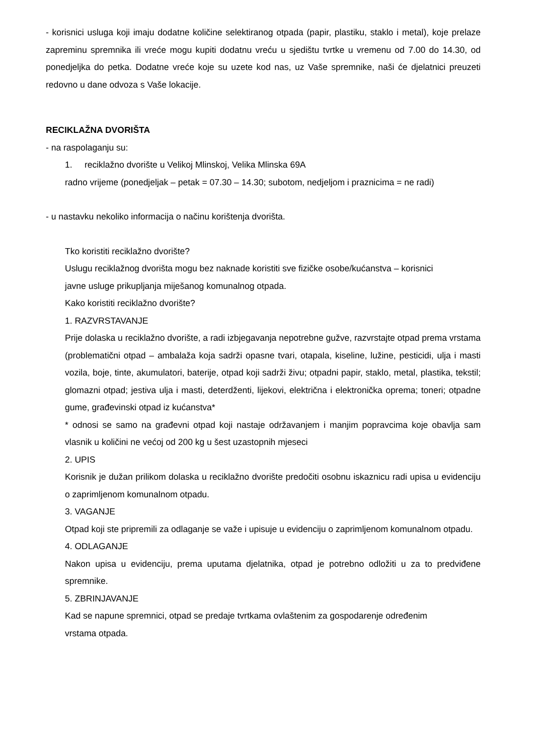- korisnici usluga koji imaju dodatne količine selektiranog otpada (papir, plastiku, staklo i metal), koje prelaze zapreminu spremnika ili vreće mogu kupiti dodatnu vreću u sjedištu tvrtke u vremenu od 7.00 do 14.30, od ponedjeljka do petka. Dodatne vreće koje su uzete kod nas, uz Vaše spremnike, naši će djelatnici preuzeti redovno u dane odvoza s Vaše lokacije.
RECIKLAŽNA DVORIŠTA
- na raspolaganju su:
1. reciklažno dvorište u Velikoj Mlinskoj, Velika Mlinska 69A
radno vrijeme (ponedjeljak – petak = 07.30 – 14.30; subotom, nedjeljom i praznicima = ne radi)
- u nastavku nekoliko informacija o načinu korištenja dvorišta.
Tko koristiti reciklažno dvorište?
Uslugu reciklažnog dvorišta mogu bez naknade koristiti sve fizičke osobe/kućanstva – korisnici
javne usluge prikupljanja miješanog komunalnog otpada.
Kako koristiti reciklažno dvorište?
1. RAZVRSTAVANJE
Prije dolaska u reciklažno dvorište, a radi izbjegavanja nepotrebne gužve, razvrstajte otpad prema vrstama (problematični otpad – ambalaža koja sadrži opasne tvari, otapala, kiseline, lužine, pesticidi, ulja i masti vozila, boje, tinte, akumulatori, baterije, otpad koji sadrži živu; otpadni papir, staklo, metal, plastika, tekstil; glomazni otpad; jestiva ulja i masti, deterdženti, lijekovi, električna i elektronička oprema; toneri; otpadne gume, građevinski otpad iz kućanstva*
* odnosi se samo na građevni otpad koji nastaje održavanjem i manjim popravcima koje obavlja sam vlasnik u količini ne većoj od 200 kg u šest uzastopnih mjeseci
2. UPIS
Korisnik je dužan prilikom dolaska u reciklažno dvorište predočiti osobnu iskaznicu radi upisa u evidenciju o zaprimljenom komunalnom otpadu.
3. VAGANJE
Otpad koji ste pripremili za odlaganje se važe i upisuje u evidenciju o zaprimljenom komunalnom otpadu.
4. ODLAGANJE
Nakon upisa u evidenciju, prema uputama djelatnika, otpad je potrebno odložiti u za to predviđene spremnike.
5. ZBRINJAVANJE
Kad se napune spremnici, otpad se predaje tvrtkama ovlaštenim za gospodarenje određenim
vrstama otpada.